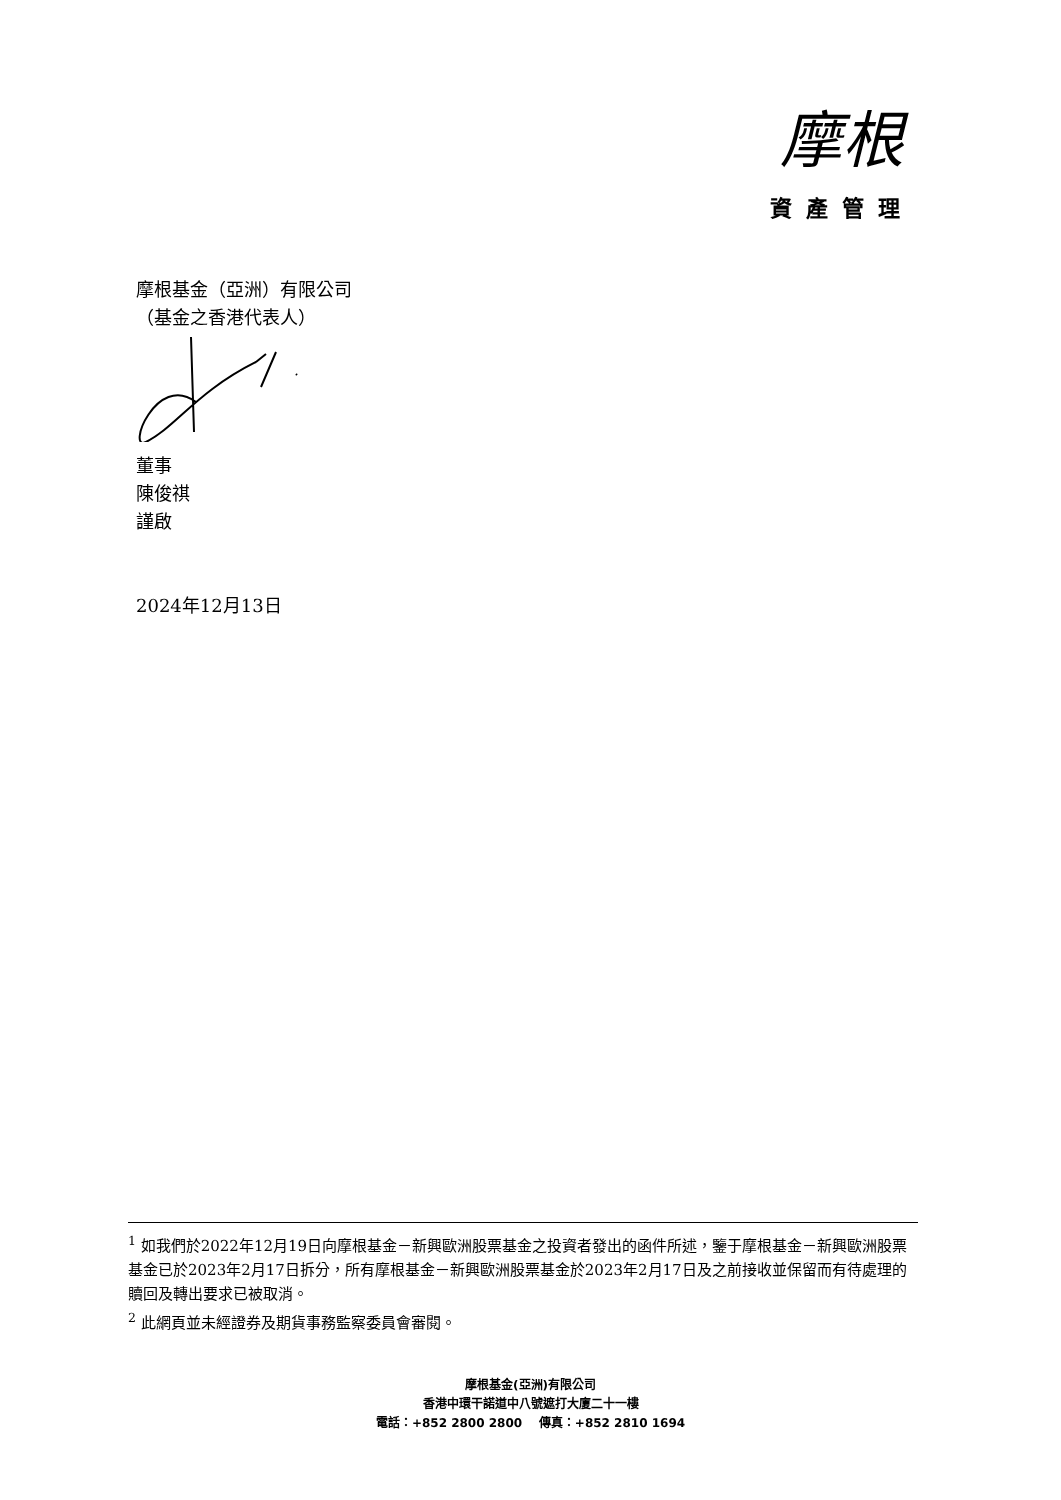摩根
資產管理
摩根基金（亞洲）有限公司
（基金之香港代表人）
董事
陳俊祺
謹啟
2024年12月13日
<sup>1</sup> 如我們於2022年12月19日向摩根基金－新興歐洲股票基金之投資者發出的函件所述，鑒于摩根基金－新興歐洲股票基金已於2023年2月17日拆分，所有摩根基金－新興歐洲股票基金於2023年2月17日及之前接收並保留而有待處理的贖回及轉出要求已被取消。
<sup>2</sup> 此網頁並未經證券及期貨事務監察委員會審閱。
摩根基金(亞洲)有限公司
香港中環干諾道中八號遮打大廈二十一樓
電話：+852 2800 2800 傳真：+852 2810 1694